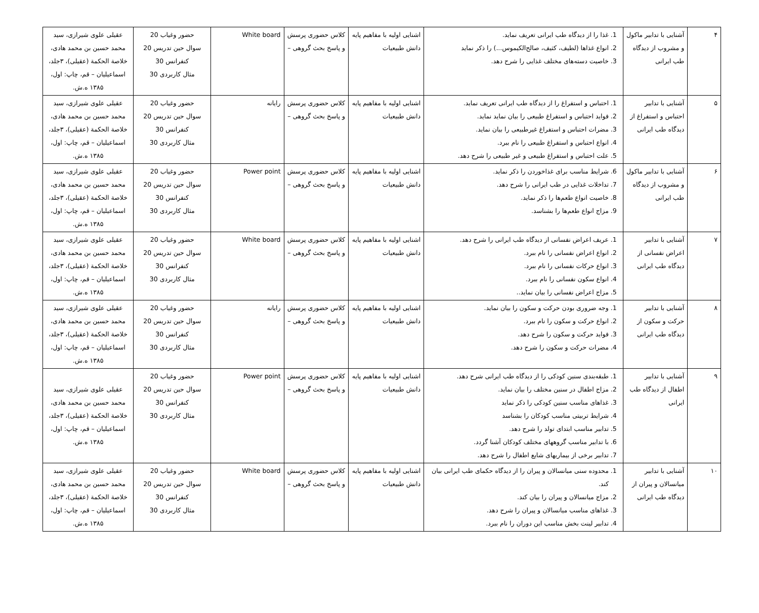| ۴ | آشنایی با تدابیر ماکول و مشروب از دیدگاه طب ایرانی | 1. غذا را از دیدگاه طب ایرانی تعریف نماید. 2. انواع غذاها (لطیف، کثیف، صالح‌الکیموس...) را ذکر نماید 3. خاصیت دسته‌های مختلف غذایی را شرح دهد. | اشنایی اولیه با مفاهیم پایه دانش طبیعیات | کلاس حضوری پرسش و پاسخ بحث گروهی – | White board | حضور وغیاب 20 سوال حین تدریس 20 کنفرانس 30 مثال کاربردی 30 | عقیلی علوی شیرازی، سید محمد حسین بن محمد هادی، خلاصة الحکمة (عقیلی)، ۳جلد، اسماعیلیان – قم، چاپ: اول، ۱۳۸۵ ه.ش. |
| ۵ | آشنایی با تدابیر احتباس و استفراغ از دیدگاه طب ایرانی | 1. احتباس و استفراغ را از دیدگاه طب ایرانی تعریف نماید. 2. فواید احتباس و استفراغ طبیعی را بیان نماید نماید. 3. مضرات احتباس و استفراغ غیرطبیعی را بیان نماید. 4. انواع احتباس و استفراغ طبیعی را نام ببرد. 5. علت احتباس و استفراغ طبیعی و غیر طبیعی را شرح دهد. | اشنایی اولیه با مفاهیم پایه دانش طبیعیات | کلاس حضوری پرسش و پاسخ بحث گروهی – | رایانه | حضور وغیاب 20 سوال حین تدریس 20 کنفرانس 30 مثال کاربردی 30 | عقیلی علوی شیرازی، سید محمد حسین بن محمد هادی، خلاصة الحکمة (عقیلی)، ۳جلد، اسماعیلیان – قم، چاپ: اول، ۱۳۸۵ ه.ش. |
| ۶ | آشنایی با تدابیر ماکول و مشروب از دیدگاه طب ایرانی | 6. شرایط مناسب برای غذاخوردن را ذکر نماید. 7. تداخلات غذایی در طب ایرانی را شرح دهد. 8. خاصیت انواع طعم‌ها را ذکر نماید. 9. مزاج انواع طعم‌ها را بشناسد. | اشنایی اولیه با مفاهیم پایه دانش طبیعیات | کلاس حضوری پرسش و پاسخ بحث گروهی – | Power point | حضور وغیاب 20 سوال حین تدریس 20 کنفرانس 30 مثال کاربردی 30 | عقیلی علوی شیرازی، سید محمد حسین بن محمد هادی، خلاصة الحکمة (عقیلی)، ۳جلد، اسماعیلیان – قم، چاپ: اول، ۱۳۸۵ ه.ش. |
| ۷ | آشنایی با تدابیر اعراض نفسانی از دیدگاه طب ایرانی | 1. عریف اعراض نفسانی از دیدگاه طب ایرانی را شرح دهد. 2. انواع اعراض نفسانی را نام ببرد. 3. انواع حرکات نفسانی را نام ببرد. 4. انواع سکون نفسانی را نام ببرد. 5. مزاج اعراض نفسانی را بیان نماید.. | اشنایی اولیه با مفاهیم پایه دانش طبیعیات | کلاس حضوری پرسش و پاسخ بحث گروهی – | White board | حضور وغیاب 20 سوال حین تدریس 20 کنفرانس 30 مثال کاربردی 30 | عقیلی علوی شیرازی، سید محمد حسین بن محمد هادی، خلاصة الحکمة (عقیلی)، ۳جلد، اسماعیلیان – قم، چاپ: اول، ۱۳۸۵ ه.ش. |
| ۸ | آشنایی با تدابیر حرکت و سکون از دیدگاه طب ایرانی | 1. وجه ضروری بودن حرکت و سکون را بیان نماید. 2. انواع حرکت و سکون را نام ببرد. 3. فواید حرکت و سکون را شرح دهد. 4. مضرات حرکت و سکون را شرح دهد. | اشنایی اولیه با مفاهیم پایه دانش طبیعیات | کلاس حضوری پرسش و پاسخ بحث گروهی – | رایانه | حضور وغیاب 20 سوال حین تدریس 20 کنفرانس 30 مثال کاربردی 30 | عقیلی علوی شیرازی، سید محمد حسین بن محمد هادی، خلاصة الحکمة (عقیلی)، ۳جلد، اسماعیلیان – قم، چاپ: اول، ۱۳۸۵ ه.ش. |
| ۹ | آشنایی با تدابیر اطفال از دیدگاه طب ایرانی | 1. طبقه‌بندی سنین کودکی را از دیدگاه طب ایرانی شرح دهد. 2. مزاج اطفال در سنین مختلف را بیان نماید. 3. غذاهای مناسب سنین کودکی را ذکر نماید 4. شرایط تربیتی مناسب کودکان را بشناسد 5. تدابیر مناسب ابتدای تولد را شرح دهد. 6. با تدابیر مناسب گروههای مختلف کودکان آشنا گردد. 7. تدابیر برخی از بیماریهای شایع اطفال را شرح دهد. | اشنایی اولیه با مفاهیم پایه دانش طبیعیات | کلاس حضوری پرسش و پاسخ بحث گروهی – | Power point | حضور وغیاب 20 سوال حین تدریس 20 کنفرانس 30 مثال کاربردی 30 | عقیلی علوی شیرازی، سید محمد حسین بن محمد هادی، خلاصة الحکمة (عقیلی)، ۳جلد، اسماعیلیان – قم، چاپ: اول، ۱۳۸۵ ه.ش. |
| ۱۰ | آشنایی با تدابیر میانسالان و پیران از دیدگاه طب ایرانی | 1. محدوده سنی میانسالان و پیران را از دیدگاه حکمای طب ایرانی بیان کند. 2. مزاج میانسالان و پیران را بیان کند. 3. غذاهای مناسب میانسالان و پیران را شرح دهد. 4. تدابیر لینت بخش مناسب این دوران را نام ببرد. | اشنایی اولیه با مفاهیم پایه دانش طبیعیات | کلاس حضوری پرسش و پاسخ بحث گروهی – | White board | حضور وغیاب 20 سوال حین تدریس 20 کنفرانس 30 مثال کاربردی 30 | عقیلی علوی شیرازی، سید محمد حسین بن محمد هادی، خلاصة الحکمة (عقیلی)، ۳جلد، اسماعیلیان – قم، چاپ: اول، ۱۳۸۵ ه.ش. |